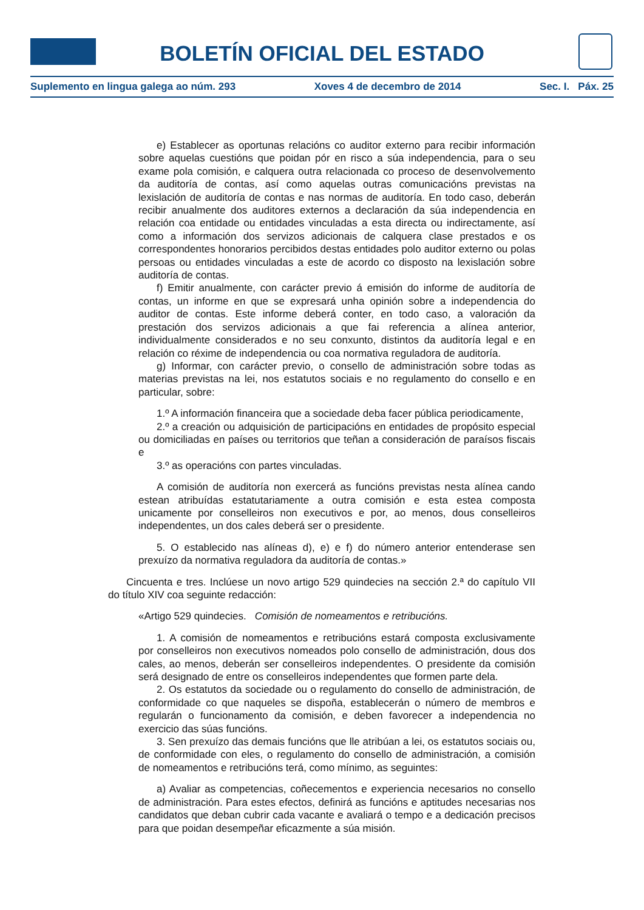BOLETÍN OFICIAL DEL ESTADO
Suplemento en lingua galega ao núm. 293 Xoves 4 de decembro de 2014 Sec. I. Páx. 25
e) Establecer as oportunas relacións co auditor externo para recibir información sobre aquelas cuestións que poidan pór en risco a súa independencia, para o seu exame pola comisión, e calquera outra relacionada co proceso de desenvolvemento da auditoría de contas, así como aquelas outras comunicacións previstas na lexislación de auditoría de contas e nas normas de auditoría. En todo caso, deberán recibir anualmente dos auditores externos a declaración da súa independencia en relación coa entidade ou entidades vinculadas a esta directa ou indirectamente, así como a información dos servizos adicionais de calquera clase prestados e os correspondentes honorarios percibidos destas entidades polo auditor externo ou polas persoas ou entidades vinculadas a este de acordo co disposto na lexislación sobre auditoría de contas.
f) Emitir anualmente, con carácter previo á emisión do informe de auditoría de contas, un informe en que se expresará unha opinión sobre a independencia do auditor de contas. Este informe deberá conter, en todo caso, a valoración da prestación dos servizos adicionais a que fai referencia a alínea anterior, individualmente considerados e no seu conxunto, distintos da auditoría legal e en relación co réxime de independencia ou coa normativa reguladora de auditoría.
g) Informar, con carácter previo, o consello de administración sobre todas as materias previstas na lei, nos estatutos sociais e no regulamento do consello e en particular, sobre:
1.º A información financeira que a sociedade deba facer pública periodicamente,
2.º a creación ou adquisición de participacións en entidades de propósito especial ou domiciliadas en países ou territorios que teñan a consideración de paraísos fiscais e
3.º as operacións con partes vinculadas.
A comisión de auditoría non exercerá as funcións previstas nesta alínea cando estean atribuídas estatutariamente a outra comisión e esta estea composta unicamente por conselleiros non executivos e por, ao menos, dous conselleiros independentes, un dos cales deberá ser o presidente.
5. O establecido nas alíneas d), e) e f) do número anterior entenderase sen prexuízo da normativa reguladora da auditoría de contas.»
Cincuenta e tres. Inclúese un novo artigo 529 quindecies na sección 2.ª do capítulo VII do título XIV coa seguinte redacción:
«Artigo 529 quindecies. Comisión de nomeamentos e retribucións.
1. A comisión de nomeamentos e retribucións estará composta exclusivamente por conselleiros non executivos nomeados polo consello de administración, dous dos cales, ao menos, deberán ser conselleiros independentes. O presidente da comisión será designado de entre os conselleiros independentes que formen parte dela.
2. Os estatutos da sociedade ou o regulamento do consello de administración, de conformidade co que naqueles se dispoña, establecerán o número de membros e regularán o funcionamento da comisión, e deben favorecer a independencia no exercicio das súas funcións.
3. Sen prexuízo das demais funcións que lle atribúan a lei, os estatutos sociais ou, de conformidade con eles, o regulamento do consello de administración, a comisión de nomeamentos e retribucións terá, como mínimo, as seguintes:
a) Avaliar as competencias, coñecementos e experiencia necesarios no consello de administración. Para estes efectos, definirá as funcións e aptitudes necesarias nos candidatos que deban cubrir cada vacante e avaliará o tempo e a dedicación precisos para que poidan desempeñar eficazmente a súa misión.